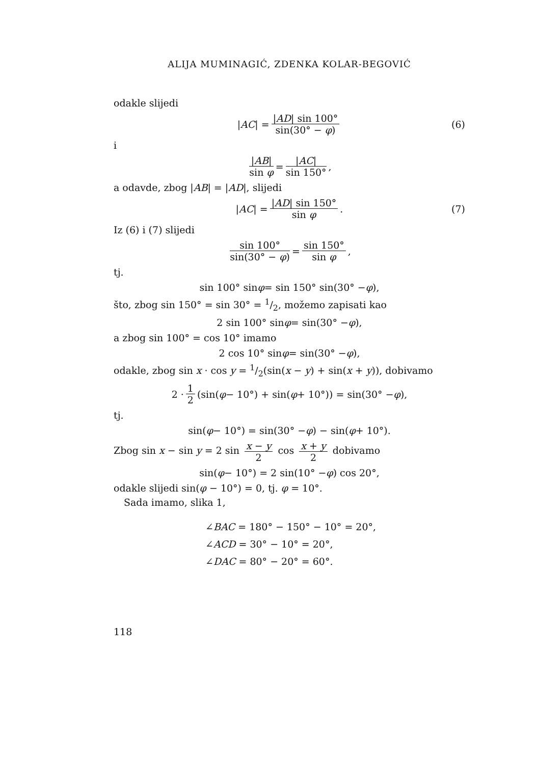ALIJA MUMINAGIĆ, ZDENKA KOLAR-BEGOVIĆ
odakle slijedi
| AC | = |AD| sin 100° sin(30° − φ) (6)
i
|AB| sin φ = |AC| sin 150°,
a odavde, zbog |AB| = |AD|, slijedi
| AC | = |AD| sin 150° sin φ. (7)
Iz (6) i (7) slijedi
sin 100° sin(30° − φ) = sin 150° sin φ,
tj.
sin 100° sin φ = sin 150° sin(30° − φ),
što, zbog sin 150° = sin 30° = 1/2, možemo zapisati kao
2 sin 100° sin φ = sin(30° − φ),
a zbog sin 100° = cos 10° imamo
2 cos 10° sin φ = sin(30° − φ),
odakle, zbog sin x · cos y = 1/2(sin(x − y) + sin(x + y)), dobivamo
2 · 1 2 (sin(φ − 10°) + sin(φ + 10°)) = sin(30° − φ),
tj.
sin(φ − 10°) = sin(30° − φ) − sin(φ + 10°).
Zbog sin x − sin y = 2 sin x − y 2 cos x + y 2 dobivamo
sin(φ − 10°) = 2 sin(10° − φ) cos 20°,
odakle slijedi sin(φ − 10°) = 0, tj. φ = 10°.
Sada imamo, slika 1,
∠BAC = 180° − 150° − 10° = 20°,
∠ACD = 30° − 10° = 20°,
∠DAC = 80° − 20° = 60°.
118